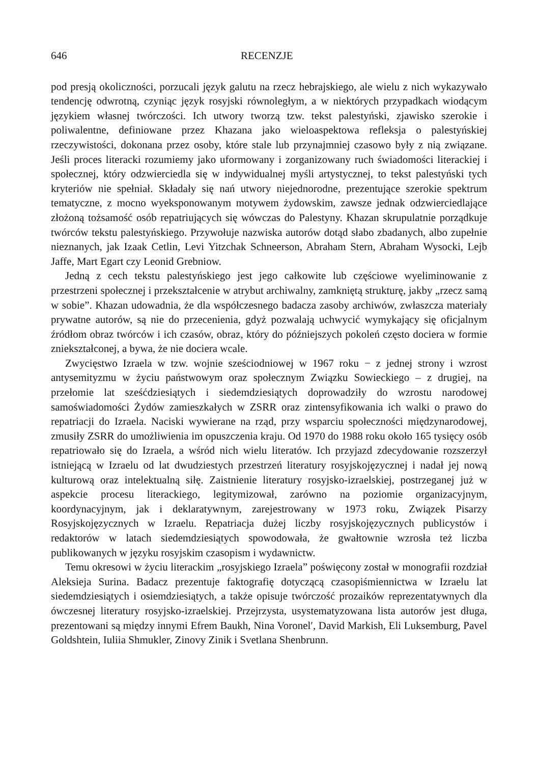646 RECENZJE
pod presją okoliczności, porzucali język galutu na rzecz hebrajskiego, ale wielu z nich wykazywało tendencję odwrotną, czyniąc język rosyjski równoległym, a w niektórych przypadkach wiodącym językiem własnej twórczości. Ich utwory tworzą tzw. tekst palestyński, zjawisko szerokie i poliwalentne, definiowane przez Khazana jako wieloaspektowa refleksja o palestyńskiej rzeczywistości, dokonana przez osoby, które stale lub przynajmniej czasowo były z nią związane. Jeśli proces literacki rozumiemy jako uformowany i zorganizowany ruch świadomości literackiej i społecznej, który odzwierciedla się w indywidualnej myśli artystycznej, to tekst palestyński tych kryteriów nie spełniał. Składały się nań utwory niejednorodne, prezentujące szerokie spektrum tematyczne, z mocno wyeksponowanym motywem żydowskim, zawsze jednak odzwierciedlające złożoną tożsamość osób repatriujących się wówczas do Palestyny. Khazan skrupulatnie porządkuje twórców tekstu palestyńskiego. Przywołuje nazwiska autorów dotąd słabo zbadanych, albo zupełnie nieznanych, jak Izaak Cetlin, Levi Yitzchak Schneerson, Abraham Stern, Abraham Wysocki, Lejb Jaffe, Mart Egart czy Leonid Grebniow.
Jedną z cech tekstu palestyńskiego jest jego całkowite lub częściowe wyeliminowanie z przestrzeni społecznej i przekształcenie w atrybut archiwalny, zamkniętą strukturę, jakby „rzecz samą w sobie”. Khazan udowadnia, że dla współczesnego badacza zasoby archiwów, zwłaszcza materiały prywatne autorów, są nie do przecenienia, gdyż pozwalają uchwycić wymykający się oficjalnym źródłom obraz twórców i ich czasów, obraz, który do późniejszych pokoleń często dociera w formie zniekształconej, a bywa, że nie dociera wcale.
Zwycięstwo Izraela w tzw. wojnie sześciodniowej w 1967 roku − z jednej strony i wzrost antysemityzmu w życiu państwowym oraz społecznym Związku Sowieckiego – z drugiej, na przełomie lat sześćdziesiątych i siedemdziesiątych doprowadziły do wzrostu narodowej samoświadomości Żydów zamieszkałych w ZSRR oraz zintensyfikowania ich walki o prawo do repatriacji do Izraela. Naciski wywierane na rząd, przy wsparciu społeczności międzynarodowej, zmusiły ZSRR do umożliwienia im opuszczenia kraju. Od 1970 do 1988 roku około 165 tysięcy osób repatriowało się do Izraela, a wśród nich wielu literatów. Ich przyjazd zdecydowanie rozszerzył istniejącą w Izraelu od lat dwudziestych przestrzeń literatury rosyjskojęzycznej i nadał jej nową kulturową oraz intelektualną siłę. Zaistnienie literatury rosyjsko-izraelskiej, postrzeganej już w aspekcie procesu literackiego, legitymizował, zarówno na poziomie organizacyjnym, koordynacyjnym, jak i deklaratywnym, zarejestrowany w 1973 roku, Związek Pisarzy Rosyjskojęzycznych w Izraelu. Repatriacja dużej liczby rosyjskojęzycznych publicystów i redaktorów w latach siedemdziesiątych spowodowała, że gwałtownie wzrosła też liczba publikowanych w języku rosyjskim czasopism i wydawnictw.
Temu okresowi w życiu literackim „rosyjskiego Izraela” poświęcony został w monografii rozdział Aleksieja Surina. Badacz prezentuje faktografię dotyczącą czasopiśmiennictwa w Izraelu lat siedemdziesiątych i osiemdziesiątych, a także opisuje twórczość prozaików reprezentatywnych dla ówczesnej literatury rosyjsko-izraelskiej. Przejrzysta, usystematyzowana lista autorów jest długa, prezentowani są między innymi Efrem Baukh, Nina Voronel′, David Markish, Eli Luksemburg, Pavel Goldshtein, Iuliia Shmukler, Zinovy Zinik i Svetlana Shenbrunn.